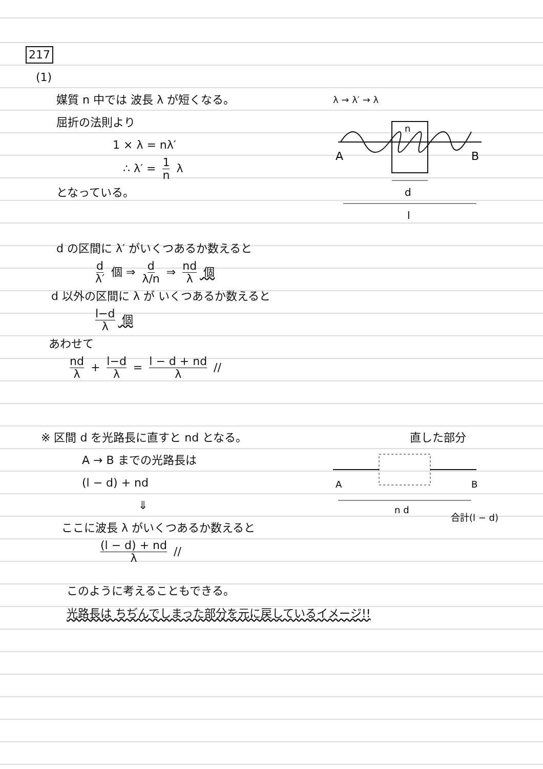217
(1)
媒質 n 中では 波長 λ が短くなる。
屈折の法則より
1 × λ = nλ′
∴ λ′ = 1 n λ
となっている。
λ → λ′ → λ
n
A
B
d
l
d の区間に λ′ がいくつあるか数えると
d λ′ 個 ⇒ d λ/n ⇒ nd λ 個
d 以外の区間に λ が いくつあるか数えると
l−d λ 個
あわせて
nd λ + l−d λ = l − d + nd λ //
※ 区間 d を光路長に直すと nd となる。
直した部分
A → B までの光路長は
(l − d) + nd
⇓
ここに波長 λ がいくつあるか数えると
(l − d) + nd λ //
A
B
n d
合計(l − d)
このように考えることもできる。
光路長は ちぢんでしまった部分を元に戻しているイメージ!!